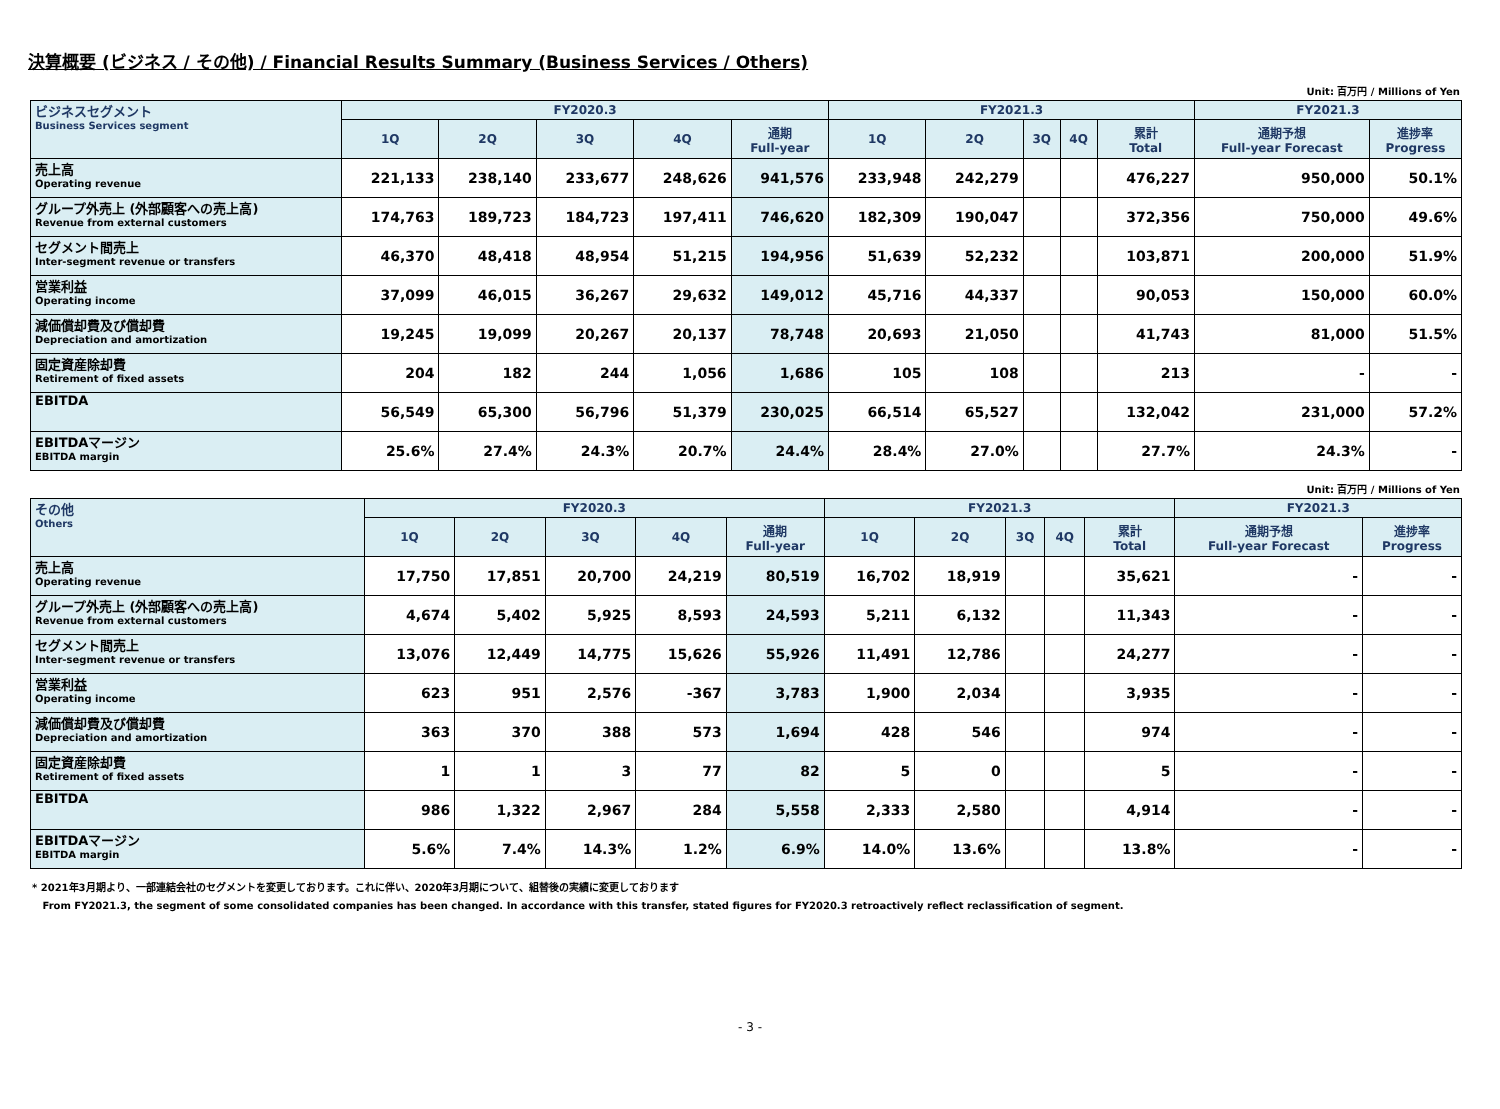決算概要 (ビジネス / その他) / Financial Results Summary (Business Services / Others)
Unit: 百万円 / Millions of Yen
| ビジネスセグメント Business Services segment | FY2020.3 | | | | | FY2021.3 | | | | | FY2021.3 | |
| --- | --- | --- | --- | --- | --- | --- | --- | --- | --- | --- | --- | --- |
| | 1Q | 2Q | 3Q | 4Q | 通期 Full-year | 1Q | 2Q | 3Q | 4Q | 累計 Total | 通期予想 Full-year Forecast | 進捗率 Progress |
| 売上高 Operating revenue | 221,133 | 238,140 | 233,677 | 248,626 | 941,576 | 233,948 | 242,279 | | | 476,227 | 950,000 | 50.1% |
| グループ外売上 (外部顧客への売上高) Revenue from external customers | 174,763 | 189,723 | 184,723 | 197,411 | 746,620 | 182,309 | 190,047 | | | 372,356 | 750,000 | 49.6% |
| セグメント間売上 Inter-segment revenue or transfers | 46,370 | 48,418 | 48,954 | 51,215 | 194,956 | 51,639 | 52,232 | | | 103,871 | 200,000 | 51.9% |
| 営業利益 Operating income | 37,099 | 46,015 | 36,267 | 29,632 | 149,012 | 45,716 | 44,337 | | | 90,053 | 150,000 | 60.0% |
| 減価償却費及び償却費 Depreciation and amortization | 19,245 | 19,099 | 20,267 | 20,137 | 78,748 | 20,693 | 21,050 | | | 41,743 | 81,000 | 51.5% |
| 固定資産除却費 Retirement of fixed assets | 204 | 182 | 244 | 1,056 | 1,686 | 105 | 108 | | | 213 | - | - |
| EBITDA | 56,549 | 65,300 | 56,796 | 51,379 | 230,025 | 66,514 | 65,527 | | | 132,042 | 231,000 | 57.2% |
| EBITDAマージン EBITDA margin | 25.6% | 27.4% | 24.3% | 20.7% | 24.4% | 28.4% | 27.0% | | | 27.7% | 24.3% | - |
Unit: 百万円 / Millions of Yen
| その他 Others | FY2020.3 | | | | | FY2021.3 | | | | | FY2021.3 | |
| --- | --- | --- | --- | --- | --- | --- | --- | --- | --- | --- | --- | --- |
| | 1Q | 2Q | 3Q | 4Q | 通期 Full-year | 1Q | 2Q | 3Q | 4Q | 累計 Total | 通期予想 Full-year Forecast | 進捗率 Progress |
| 売上高 Operating revenue | 17,750 | 17,851 | 20,700 | 24,219 | 80,519 | 16,702 | 18,919 | | | 35,621 | - | - |
| グループ外売上 (外部顧客への売上高) Revenue from external customers | 4,674 | 5,402 | 5,925 | 8,593 | 24,593 | 5,211 | 6,132 | | | 11,343 | - | - |
| セグメント間売上 Inter-segment revenue or transfers | 13,076 | 12,449 | 14,775 | 15,626 | 55,926 | 11,491 | 12,786 | | | 24,277 | - | - |
| 営業利益 Operating income | 623 | 951 | 2,576 | -367 | 3,783 | 1,900 | 2,034 | | | 3,935 | - | - |
| 減価償却費及び償却費 Depreciation and amortization | 363 | 370 | 388 | 573 | 1,694 | 428 | 546 | | | 974 | - | - |
| 固定資産除却費 Retirement of fixed assets | 1 | 1 | 3 | 77 | 82 | 5 | 0 | | | 5 | - | - |
| EBITDA | 986 | 1,322 | 2,967 | 284 | 5,558 | 2,333 | 2,580 | | | 4,914 | - | - |
| EBITDAマージン EBITDA margin | 5.6% | 7.4% | 14.3% | 1.2% | 6.9% | 14.0% | 13.6% | | | 13.8% | - | - |
* 2021年3月期より、一部連結会社のセグメントを変更しております。これに伴い、2020年3月期について、組替後の実績に変更しております
From FY2021.3, the segment of some consolidated companies has been changed. In accordance with this transfer, stated figures for FY2020.3 retroactively reflect reclassification of segment.
- 3 -